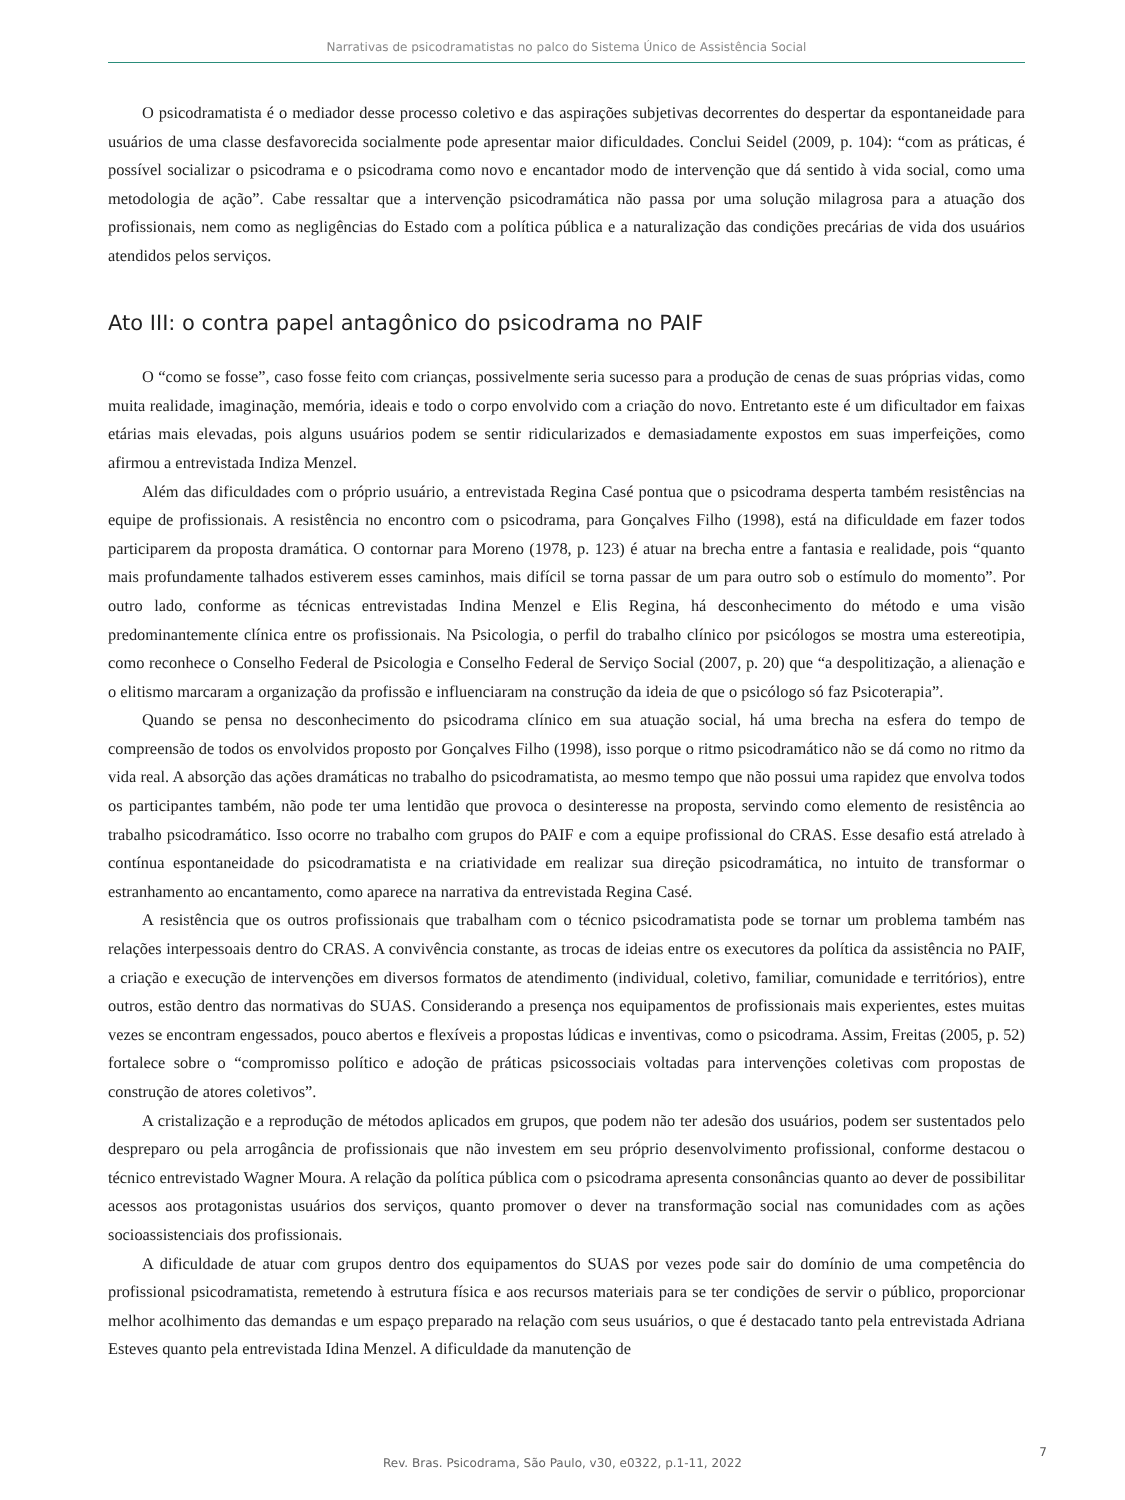Narrativas de psicodramatistas no palco do Sistema Único de Assistência Social
O psicodramatista é o mediador desse processo coletivo e das aspirações subjetivas decorrentes do despertar da espontaneidade para usuários de uma classe desfavorecida socialmente pode apresentar maior dificuldades. Conclui Seidel (2009, p. 104): “com as práticas, é possível socializar o psicodrama e o psicodrama como novo e encantador modo de intervenção que dá sentido à vida social, como uma metodologia de ação”. Cabe ressaltar que a intervenção psicodramática não passa por uma solução milagrosa para a atuação dos profissionais, nem como as negligências do Estado com a política pública e a naturalização das condições precárias de vida dos usuários atendidos pelos serviços.
Ato III: o contra papel antagônico do psicodrama no PAIF
O “como se fosse”, caso fosse feito com crianças, possivelmente seria sucesso para a produção de cenas de suas próprias vidas, como muita realidade, imaginação, memória, ideais e todo o corpo envolvido com a criação do novo. Entretanto este é um dificultador em faixas etárias mais elevadas, pois alguns usuários podem se sentir ridicularizados e demasiadamente expostos em suas imperfeições, como afirmou a entrevistada Indiza Menzel.
Além das dificuldades com o próprio usuário, a entrevistada Regina Casé pontua que o psicodrama desperta também resistências na equipe de profissionais. A resistência no encontro com o psicodrama, para Gonçalves Filho (1998), está na dificuldade em fazer todos participarem da proposta dramática. O contornar para Moreno (1978, p. 123) é atuar na brecha entre a fantasia e realidade, pois “quanto mais profundamente talhados estiverem esses caminhos, mais difícil se torna passar de um para outro sob o estímulo do momento”. Por outro lado, conforme as técnicas entrevistadas Indina Menzel e Elis Regina, há desconhecimento do método e uma visão predominantemente clínica entre os profissionais. Na Psicologia, o perfil do trabalho clínico por psicólogos se mostra uma estereotipia, como reconhece o Conselho Federal de Psicologia e Conselho Federal de Serviço Social (2007, p. 20) que “a despolitização, a alienação e o elitismo marcaram a organização da profissão e influenciaram na construção da ideia de que o psicólogo só faz Psicoterapia”.
Quando se pensa no desconhecimento do psicodrama clínico em sua atuação social, há uma brecha na esfera do tempo de compreensão de todos os envolvidos proposto por Gonçalves Filho (1998), isso porque o ritmo psicodramático não se dá como no ritmo da vida real. A absorção das ações dramáticas no trabalho do psicodramatista, ao mesmo tempo que não possui uma rapidez que envolva todos os participantes também, não pode ter uma lentidão que provoca o desinteresse na proposta, servindo como elemento de resistência ao trabalho psicodramático. Isso ocorre no trabalho com grupos do PAIF e com a equipe profissional do CRAS. Esse desafio está atrelado à contínua espontaneidade do psicodramatista e na criatividade em realizar sua direção psicodramática, no intuito de transformar o estranhamento ao encantamento, como aparece na narrativa da entrevistada Regina Casé.
A resistência que os outros profissionais que trabalham com o técnico psicodramatista pode se tornar um problema também nas relações interpessoais dentro do CRAS. A convivência constante, as trocas de ideias entre os executores da política da assistência no PAIF, a criação e execução de intervenções em diversos formatos de atendimento (individual, coletivo, familiar, comunidade e territórios), entre outros, estão dentro das normativas do SUAS. Considerando a presença nos equipamentos de profissionais mais experientes, estes muitas vezes se encontram engessados, pouco abertos e flexíveis a propostas lúdicas e inventivas, como o psicodrama. Assim, Freitas (2005, p. 52) fortalece sobre o “compromisso político e adoção de práticas psicossociais voltadas para intervenções coletivas com propostas de construção de atores coletivos”.
A cristalização e a reprodução de métodos aplicados em grupos, que podem não ter adesão dos usuários, podem ser sustentados pelo despreparo ou pela arrogância de profissionais que não investem em seu próprio desenvolvimento profissional, conforme destacou o técnico entrevistado Wagner Moura. A relação da política pública com o psicodrama apresenta consonâncias quanto ao dever de possibilitar acessos aos protagonistas usuários dos serviços, quanto promover o dever na transformação social nas comunidades com as ações socioassistenciais dos profissionais.
A dificuldade de atuar com grupos dentro dos equipamentos do SUAS por vezes pode sair do domínio de uma competência do profissional psicodramatista, remetendo à estrutura física e aos recursos materiais para se ter condições de servir o público, proporcionar melhor acolhimento das demandas e um espaço preparado na relação com seus usuários, o que é destacado tanto pela entrevistada Adriana Esteves quanto pela entrevistada Idina Menzel. A dificuldade da manutenção de
Rev. Bras. Psicodrama, São Paulo, v30, e0322, p.1-11, 2022
7